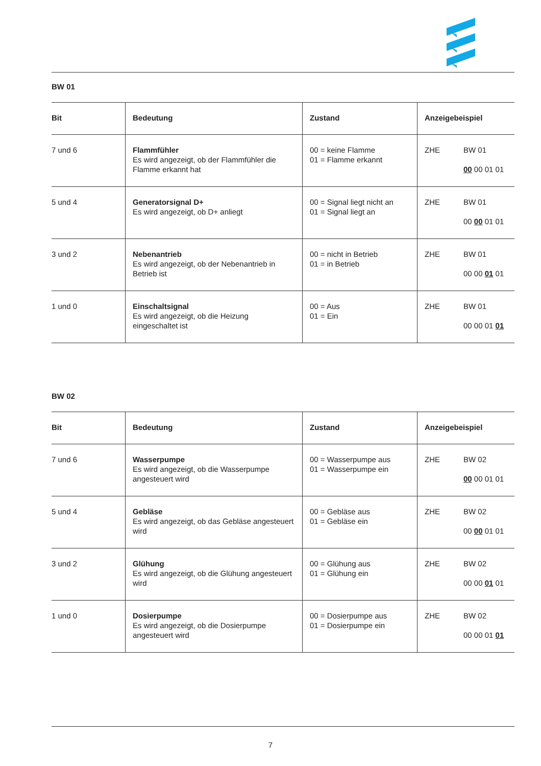BW 01
| Bit | Bedeutung | Zustand | Anzeigebeispiel |
| --- | --- | --- | --- |
| 7 und 6 | Flammfühler Es wird angezeigt, ob der Flammfühler die Flamme erkannt hat | 00 = keine Flamme 01 = Flamme erkannt | ZHE BW 01 00 00 01 01 |
| 5 und 4 | Generatorsignal D+ Es wird angezeigt, ob D+ anliegt | 00 = Signal liegt nicht an 01 = Signal liegt an | ZHE BW 01 00 00 01 01 |
| 3 und 2 | Nebenantrieb Es wird angezeigt, ob der Nebenantrieb in Betrieb ist | 00 = nicht in Betrieb 01 = in Betrieb | ZHE BW 01 00 00 01 01 |
| 1 und 0 | Einschaltsignal Es wird angezeigt, ob die Heizung eingeschaltet ist | 00 = Aus 01 = Ein | ZHE BW 01 00 00 01 01 |
BW 02
| Bit | Bedeutung | Zustand | Anzeigebeispiel |
| --- | --- | --- | --- |
| 7 und 6 | Wasserpumpe Es wird angezeigt, ob die Wasserpumpe angesteuert wird | 00 = Wasserpumpe aus 01 = Wasserpumpe ein | ZHE BW 02 00 00 01 01 |
| 5 und 4 | Gebläse Es wird angezeigt, ob das Gebläse angesteuert wird | 00 = Gebläse aus 01 = Gebläse ein | ZHE BW 02 00 00 01 01 |
| 3 und 2 | Glühung Es wird angezeigt, ob die Glühung angesteuert wird | 00 = Glühung aus 01 = Glühung ein | ZHE BW 02 00 00 01 01 |
| 1 und 0 | Dosierpumpe Es wird angezeigt, ob die Dosierpumpe angesteuert wird | 00 = Dosierpumpe aus 01 = Dosierpumpe ein | ZHE BW 02 00 00 01 01 |
7